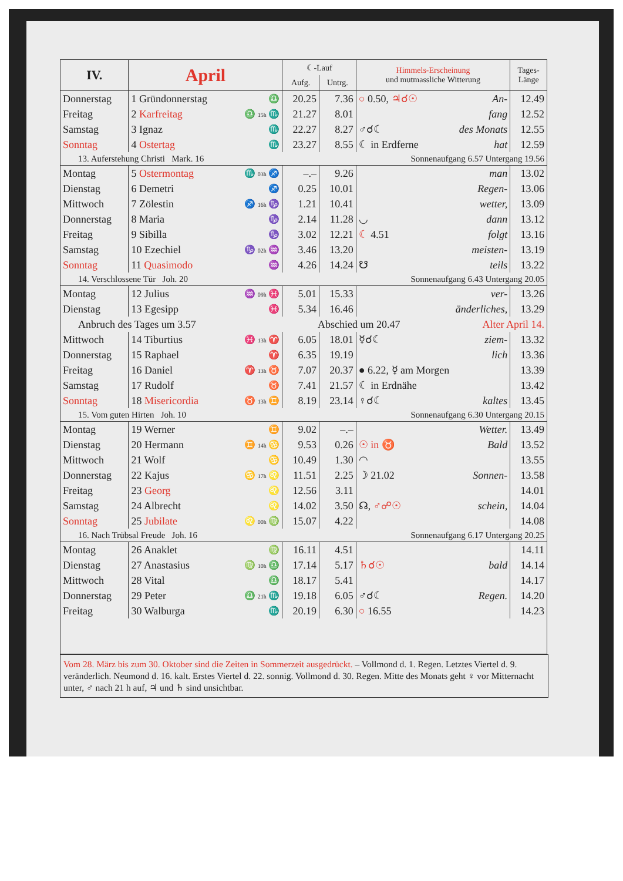| IV. | April | | ☾-Lauf | | Himmels-Erscheinung und mutmassliche Witterung | | Tages- Länge |
| --- | --- | --- | --- | --- | --- | --- | --- |
| | | | Aufg. | Untrg. | | | |
| Donnerstag | 1 Gründonnerstag | ♎ | 20.25 | 7.36 | ○ 0.50, ♃☌☉ | An- | 12.49 |
| Freitag | 2 Karfreitag | ♎ 15h ♏ | 21.27 | 8.01 | | fang | 12.52 |
| Samstag | 3 Ignaz | ♏ | 22.27 | 8.27 | ♂☌☾ | des Monats | 12.55 |
| Sonntag | 4 Ostertag | ♏ | 23.27 | 8.55 | ☾ in Erdferne | hat | 12.59 |
| 13. Auferstehung Christi Mark. 16 | | | Sonnenaufgang 6.57 Untergang 19.56 | | | | |
| Montag | 5 Ostermontag | ♏ 03h ♐ | –.– | 9.26 | | man | 13.02 |
| Dienstag | 6 Demetri | ♐ | 0.25 | 10.01 | | Regen- | 13.06 |
| Mittwoch | 7 Zölestin | ♐ 16h ♑ | 1.21 | 10.41 | | wetter, | 13.09 |
| Donnerstag | 8 Maria | ♑ | 2.14 | 11.28 | ◡ | dann | 13.12 |
| Freitag | 9 Sibilla | ♑ | 3.02 | 12.21 | ☾ 4.51 | folgt | 13.16 |
| Samstag | 10 Ezechiel | ♑ 02h ♒ | 3.46 | 13.20 | | meisten- | 13.19 |
| Sonntag | 11 Quasimodo | ♒ | 4.26 | 14.24 | ☋ | teils | 13.22 |
| 14. Verschlossene Tür Joh. 20 | | | Sonnenaufgang 6.43 Untergang 20.05 | | | | |
| Montag | 12 Julius | ♒ 09h ♓ | 5.01 | 15.33 | | ver- | 13.26 |
| Dienstag | 13 Egesipp | ♓ | 5.34 | 16.46 | | änderliches, | 13.29 |
| Anbruch des Tages um 3.57 | | | Abschied um 20.47 | | | Alter April 14. | |
| Mittwoch | 14 Tiburtius | ♓ 13h ♈ | 6.05 | 18.01 | ☿☌☾ | ziem- | 13.32 |
| Donnerstag | 15 Raphael | ♈ | 6.35 | 19.19 | | lich | 13.36 |
| Freitag | 16 Daniel | ♈ 13h ♉ | 7.07 | 20.37 | ● 6.22, ☿ am Morgen | | 13.39 |
| Samstag | 17 Rudolf | ♉ | 7.41 | 21.57 | ☾ in Erdnähe | | 13.42 |
| Sonntag | 18 Misericordia | ♉ 13h ♊ | 8.19 | 23.14 | ♀☌☾ | kaltes | 13.45 |
| 15. Vom guten Hirten Joh. 10 | | | Sonnenaufgang 6.30 Untergang 20.15 | | | | |
| Montag | 19 Werner | ♊ | 9.02 | –.– | | Wetter. | 13.49 |
| Dienstag | 20 Hermann | ♊ 14h ♋ | 9.53 | 0.26 | ☉ in ♉ | Bald | 13.52 |
| Mittwoch | 21 Wolf | ♋ | 10.49 | 1.30 | ◠ | | 13.55 |
| Donnerstag | 22 Kajus | ♋ 17h ♌ | 11.51 | 2.25 | ☽ 21.02 | Sonnen- | 13.58 |
| Freitag | 23 Georg | ♌ | 12.56 | 3.11 | | | 14.01 |
| Samstag | 24 Albrecht | ♌ | 14.02 | 3.50 | ☊, ♂☍☉ | schein, | 14.04 |
| Sonntag | 25 Jubilate | ♌ 00h ♍ | 15.07 | 4.22 | | | 14.08 |
| 16. Nach Trübsal Freude Joh. 16 | | | Sonnenaufgang 6.17 Untergang 20.25 | | | | |
| Montag | 26 Anaklet | ♍ | 16.11 | 4.51 | | | 14.11 |
| Dienstag | 27 Anastasius | ♍ 10h ♎ | 17.14 | 5.17 | ♄☌☉ | bald | 14.14 |
| Mittwoch | 28 Vital | ♎ | 18.17 | 5.41 | | | 14.17 |
| Donnerstag | 29 Peter | ♎ 21h ♏ | 19.18 | 6.05 | ♂☌☾ | Regen. | 14.20 |
| Freitag | 30 Walburga | ♏ | 20.19 | 6.30 | ○ 16.55 | | 14.23 |
Vom 28. März bis zum 30. Oktober sind die Zeiten in Sommerzeit ausgedrückt. – Vollmond d. 1. Regen. Letztes Viertel d. 9. veränderlich. Neumond d. 16. kalt. Erstes Viertel d. 22. sonnig. Vollmond d. 30. Regen. Mitte des Monats geht ♀ vor Mitternacht unter, ♂ nach 21 h auf, ♃ und ♄ sind unsichtbar.